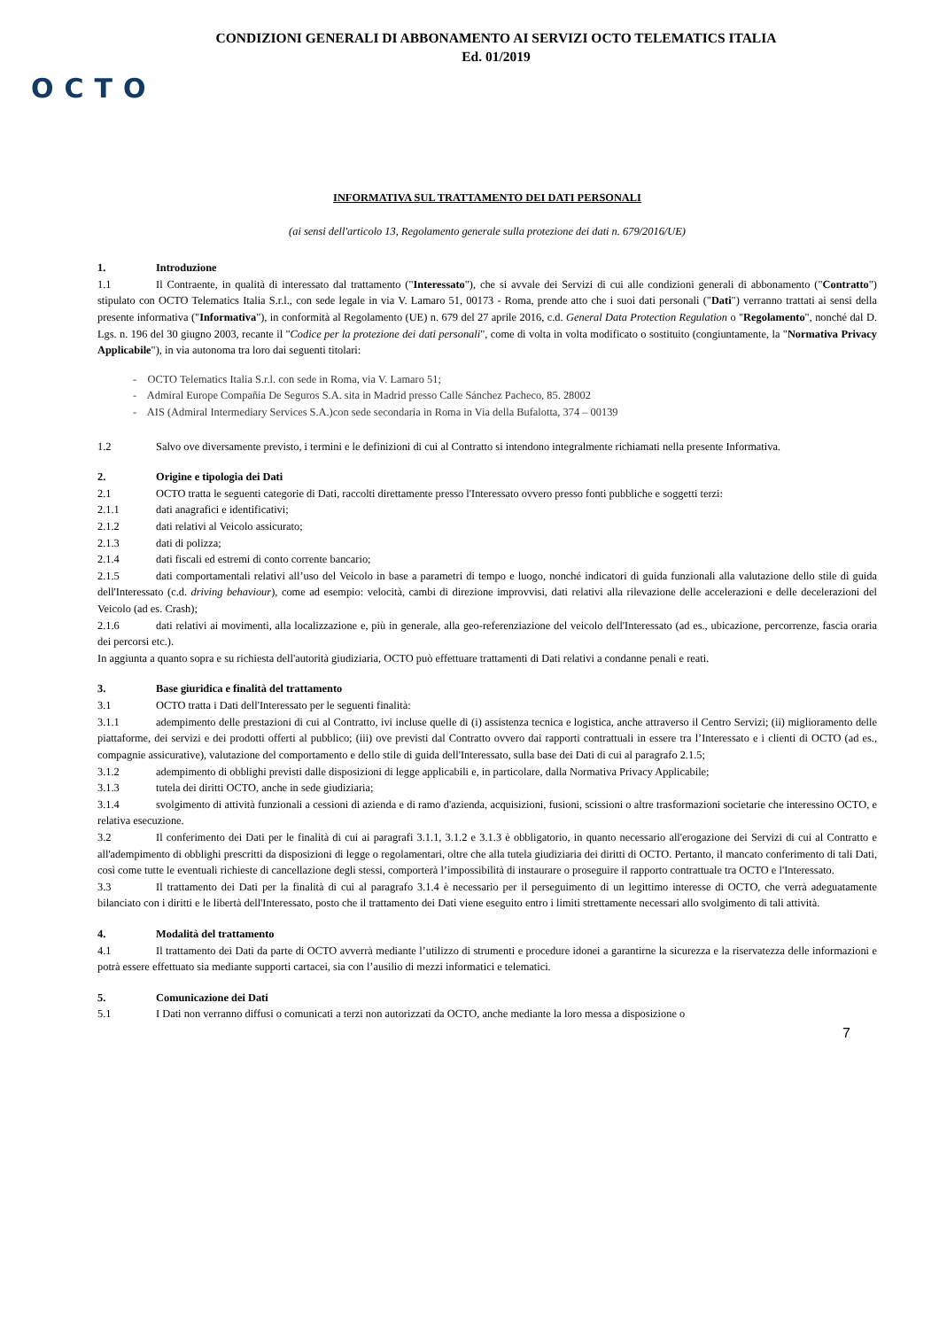CONDIZIONI GENERALI DI ABBONAMENTO AI SERVIZI OCTO TELEMATICS ITALIA
Ed. 01/2019
OCTO
INFORMATIVA SUL TRATTAMENTO DEI DATI PERSONALI
(ai sensi dell'articolo 13, Regolamento generale sulla protezione dei dati n. 679/2016/UE)
1. Introduzione
1.1 Il Contraente, in qualità di interessato dal trattamento ("Interessato"), che si avvale dei Servizi di cui alle condizioni generali di abbonamento ("Contratto") stipulato con OCTO Telematics Italia S.r.l., con sede legale in via V. Lamaro 51, 00173 - Roma, prende atto che i suoi dati personali ("Dati") verranno trattati ai sensi della presente informativa ("Informativa"), in conformità al Regolamento (UE) n. 679 del 27 aprile 2016, c.d. General Data Protection Regulation o "Regolamento", nonché dal D. Lgs. n. 196 del 30 giugno 2003, recante il "Codice per la protezione dei dati personali", come di volta in volta modificato o sostituito (congiuntamente, la "Normativa Privacy Applicabile"), in via autonoma tra loro dai seguenti titolari:
- OCTO Telematics Italia S.r.l. con sede in Roma, via V. Lamaro 51;
- Admiral Europe Compañia De Seguros S.A. sita in Madrid presso Calle Sánchez Pacheco, 85. 28002
- AIS (Admiral Intermediary Services S.A.)con sede secondaria in Roma in Via della Bufalotta, 374 – 00139
1.2 Salvo ove diversamente previsto, i termini e le definizioni di cui al Contratto si intendono integralmente richiamati nella presente Informativa.
2. Origine e tipologia dei Dati
2.1 OCTO tratta le seguenti categorie di Dati, raccolti direttamente presso l'Interessato ovvero presso fonti pubbliche e soggetti terzi:
2.1.1 dati anagrafici e identificativi;
2.1.2 dati relativi al Veicolo assicurato;
2.1.3 dati di polizza;
2.1.4 dati fiscali ed estremi di conto corrente bancario;
2.1.5 dati comportamentali relativi all’uso del Veicolo in base a parametri di tempo e luogo, nonché indicatori di guida funzionali alla valutazione dello stile di guida dell'Interessato (c.d. driving behaviour), come ad esempio: velocità, cambi di direzione improvvisi, dati relativi alla rilevazione delle accelerazioni e delle decelerazioni del Veicolo (ad es. Crash);
2.1.6 dati relativi ai movimenti, alla localizzazione e, più in generale, alla geo-referenziazione del veicolo dell'Interessato (ad es., ubicazione, percorrenze, fascia oraria dei percorsi etc.).
In aggiunta a quanto sopra e su richiesta dell'autorità giudiziaria, OCTO può effettuare trattamenti di Dati relativi a condanne penali e reati.
3. Base giuridica e finalità del trattamento
3.1 OCTO tratta i Dati dell'Interessato per le seguenti finalità:
3.1.1 adempimento delle prestazioni di cui al Contratto, ivi incluse quelle di (i) assistenza tecnica e logistica, anche attraverso il Centro Servizi; (ii) miglioramento delle piattaforme, dei servizi e dei prodotti offerti al pubblico; (iii) ove previsti dal Contratto ovvero dai rapporti contrattuali in essere tra l’Interessato e i clienti di OCTO (ad es., compagnie assicurative), valutazione del comportamento e dello stile di guida dell'Interessato, sulla base dei Dati di cui al paragrafo 2.1.5;
3.1.2 adempimento di obblighi previsti dalle disposizioni di legge applicabili e, in particolare, dalla Normativa Privacy Applicabile;
3.1.3 tutela dei diritti OCTO, anche in sede giudiziaria;
3.1.4 svolgimento di attività funzionali a cessioni di azienda e di ramo d'azienda, acquisizioni, fusioni, scissioni o altre trasformazioni societarie che interessino OCTO, e relativa esecuzione.
3.2 Il conferimento dei Dati per le finalità di cui ai paragrafi 3.1.1, 3.1.2 e 3.1.3 è obbligatorio, in quanto necessario all'erogazione dei Servizi di cui al Contratto e all'adempimento di obblighi prescritti da disposizioni di legge o regolamentari, oltre che alla tutela giudiziaria dei diritti di OCTO. Pertanto, il mancato conferimento di tali Dati, così come tutte le eventuali richieste di cancellazione degli stessi, comporterà l’impossibilità di instaurare o proseguire il rapporto contrattuale tra OCTO e l'Interessato.
3.3 Il trattamento dei Dati per la finalità di cui al paragrafo 3.1.4 è necessario per il perseguimento di un legittimo interesse di OCTO, che verrà adeguatamente bilanciato con i diritti e le libertà dell'Interessato, posto che il trattamento dei Dati viene eseguito entro i limiti strettamente necessari allo svolgimento di tali attività.
4. Modalità del trattamento
4.1 Il trattamento dei Dati da parte di OCTO avverrà mediante l’utilizzo di strumenti e procedure idonei a garantirne la sicurezza e la riservatezza delle informazioni e potrà essere effettuato sia mediante supporti cartacei, sia con l’ausilio di mezzi informatici e telematici.
5. Comunicazione dei Dati
5.1 I Dati non verranno diffusi o comunicati a terzi non autorizzati da OCTO, anche mediante la loro messa a disposizione o
7